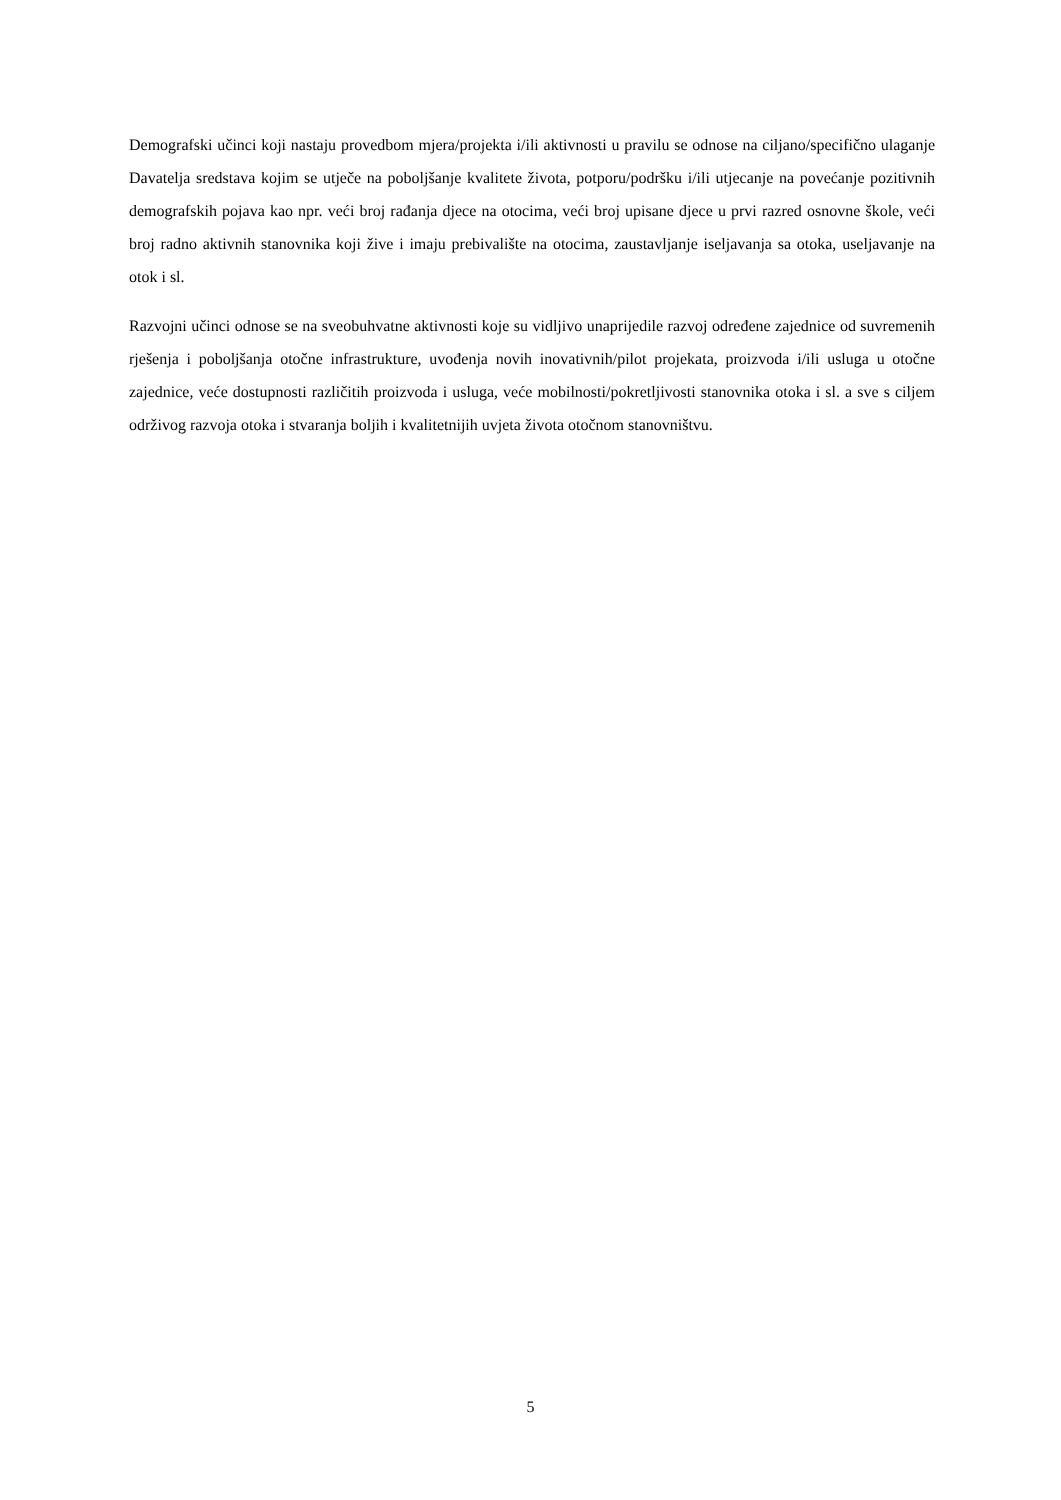Demografski učinci koji nastaju provedbom mjera/projekta i/ili aktivnosti u pravilu se odnose na ciljano/specifično ulaganje Davatelja sredstava kojim se utječe na poboljšanje kvalitete života, potporu/podršku i/ili utjecanje na povećanje pozitivnih demografskih pojava kao npr. veći broj rađanja djece na otocima, veći broj upisane djece u prvi razred osnovne škole, veći broj radno aktivnih stanovnika koji žive i imaju prebivalište na otocima, zaustavljanje iseljavanja sa otoka, useljavanje na otok i sl.
Razvojni učinci odnose se na sveobuhvatne aktivnosti koje su vidljivo unaprijedile razvoj određene zajednice od suvremenih rješenja i poboljšanja otočne infrastrukture, uvođenja novih inovativnih/pilot projekata, proizvoda i/ili usluga u otočne zajednice, veće dostupnosti različitih proizvoda i usluga, veće mobilnosti/pokretljivosti stanovnika otoka i sl. a sve s ciljem održivog razvoja otoka i stvaranja boljih i kvalitetnijih uvjeta života otočnom stanovništvu.
5